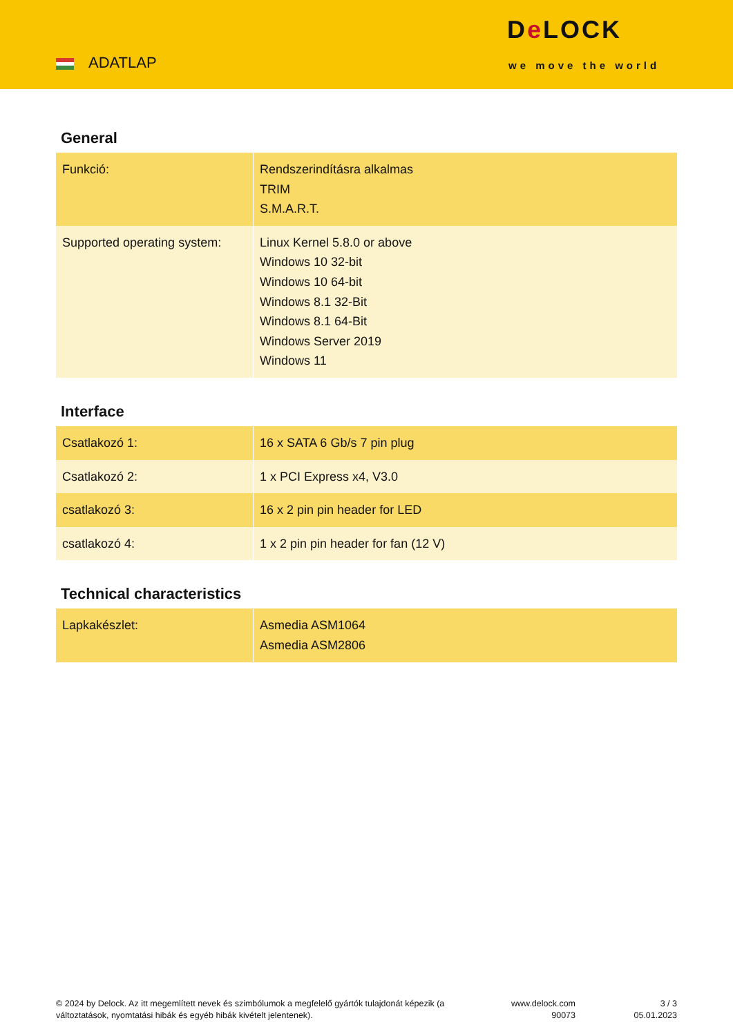ADATLAP
De LOCK
we move the world
General
| Funkció: | Rendszerindításra alkalmas TRIM S.M.A.R.T. |
| Supported operating system: | Linux Kernel 5.8.0 or above Windows 10 32-bit Windows 10 64-bit Windows 8.1 32-Bit Windows 8.1 64-Bit Windows Server 2019 Windows 11 |
Interface
| Csatlakozó 1: | 16 x SATA 6 Gb/s 7 pin plug |
| Csatlakozó 2: | 1 x PCI Express x4, V3.0 |
| csatlakozó 3: | 16 x 2 pin pin header for LED |
| csatlakozó 4: | 1 x 2 pin pin header for fan (12 V) |
Technical characteristics
| Lapkakészlet: | Asmedia ASM1064 Asmedia ASM2806 |
© 2024 by Delock. Az itt megemlített nevek és szimbólumok a megfelelő gyártók tulajdonát képezik (a változtatások, nyomtatási hibák és egyéb hibák kivételt jelentenek).
www.delock.com
90073
3 / 3
05.01.2023